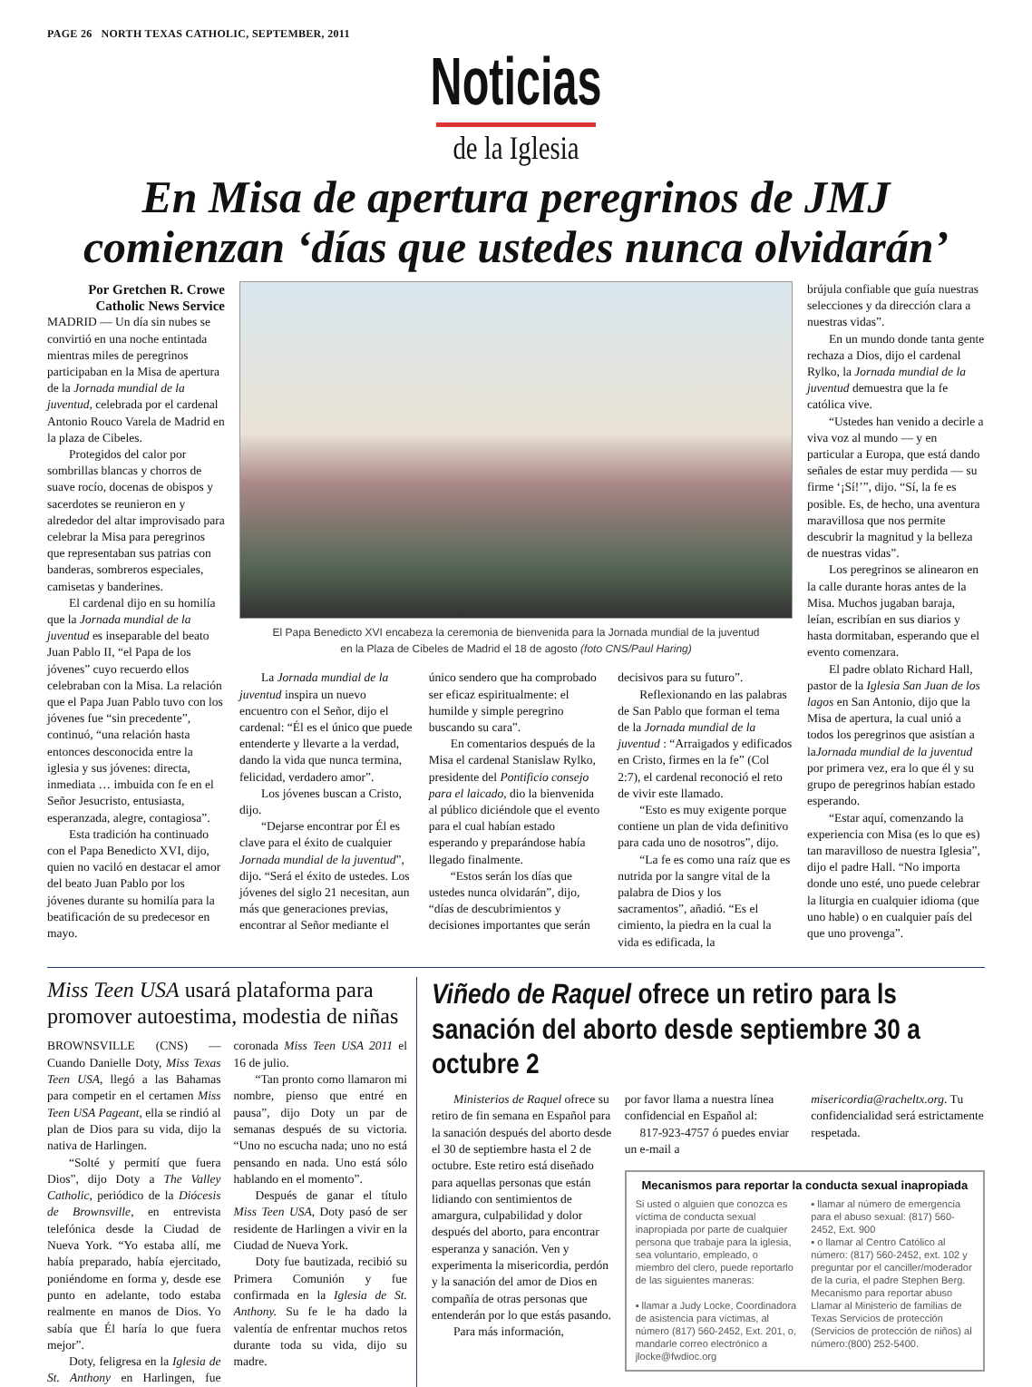PAGE 26 NORTH TEXAS CATHOLIC, SEPTEMBER, 2011
Noticias
de la Iglesia
En Misa de apertura peregrinos de JMJ comienzan ‘días que ustedes nunca olvidarán’
Por Gretchen R. Crowe
Catholic News Service
MADRID — Un día sin nubes se convirtió en una noche entintada mientras miles de peregrinos participaban en la Misa de apertura de la Jornada mundial de la juventud, celebrada por el cardenal Antonio Rouco Varela de Madrid en la plaza de Cibeles.
Protegidos del calor por sombrillas blancas y chorros de suave rocío, docenas de obispos y sacerdotes se reunieron en y alrededor del altar improvisado para celebrar la Misa para peregrinos que representaban sus patrias con banderas, sombreros especiales, camisetas y banderines.
El cardenal dijo en su homilía que la Jornada mundial de la juventud es inseparable del beato Juan Pablo II, “el Papa de los jóvenes” cuyo recuerdo ellos celebraban con la Misa. La relación que el Papa Juan Pablo tuvo con los jóvenes fue “sin precedente”, continuó, “una relación hasta entonces desconocida entre la iglesia y sus jóvenes: directa, inmediata … imbuida con fe en el Señor Jesucristo, entusiasta, esperanzada, alegre, contagiosa”.
Esta tradición ha continuado con el Papa Benedicto XVI, dijo, quien no vaciló en destacar el amor del beato Juan Pablo por los jóvenes durante su homilía para la beatificación de su predecesor en mayo.
El Papa Benedicto XVI encabeza la ceremonia de bienvenida para la Jornada mundial de la juventud
en la Plaza de Cibeles de Madrid el 18 de agosto (foto CNS/Paul Haring)
La Jornada mundial de la juventud inspira un nuevo encuentro con el Señor, dijo el cardenal: “Él es el único que puede entenderte y llevarte a la verdad, dando la vida que nunca termina, felicidad, verdadero amor”.
Los jóvenes buscan a Cristo, dijo.
“Dejarse encontrar por Él es clave para el éxito de cualquier Jornada mundial de la juventud”, dijo. “Será el éxito de ustedes. Los jóvenes del siglo 21 necesitan, aun más que generaciones previas, encontrar al Señor mediante el
único sendero que ha comprobado ser eficaz espiritualmente: el humilde y simple peregrino buscando su cara”.
En comentarios después de la Misa el cardenal Stanislaw Rylko, presidente del Pontificio consejo para el laicado, dio la bienvenida al público diciéndole que el evento para el cual habían estado esperando y preparándose había llegado finalmente.
“Estos serán los días que ustedes nunca olvidarán”, dijo, “días de descubrimientos y decisiones importantes que serán
decisivos para su futuro”.
Reflexionando en las palabras de San Pablo que forman el tema de la Jornada mundial de la juventud : “Arraigados y edificados en Cristo, firmes en la fe” (Col 2:7), el cardenal reconoció el reto de vivir este llamado.
“Esto es muy exigente porque contiene un plan de vida definitivo para cada uno de nosotros”, dijo.
“La fe es como una raíz que es nutrida por la sangre vital de la palabra de Dios y los sacramentos”, añadió. “Es el cimiento, la piedra en la cual la vida es edificada, la
brújula confiable que guía nuestras selecciones y da dirección clara a nuestras vidas”.
En un mundo donde tanta gente rechaza a Dios, dijo el cardenal Rylko, la Jornada mundial de la juventud demuestra que la fe católica vive.
“Ustedes han venido a decirle a viva voz al mundo — y en particular a Europa, que está dando señales de estar muy perdida — su firme ‘¡Sí!’”, dijo. “Sí, la fe es posible. Es, de hecho, una aventura maravillosa que nos permite descubrir la magnitud y la belleza de nuestras vidas”.
Los peregrinos se alinearon en la calle durante horas antes de la Misa. Muchos jugaban baraja, leían, escribían en sus diarios y hasta dormitaban, esperando que el evento comenzara.
El padre oblato Richard Hall, pastor de la Iglesia San Juan de los lagos en San Antonio, dijo que la Misa de apertura, la cual unió a todos los peregrinos que asistían a laJornada mundial de la juventud por primera vez, era lo que él y su grupo de peregrinos habían estado esperando.
“Estar aquí, comenzando la experiencia con Misa (es lo que es) tan maravilloso de nuestra Iglesia”, dijo el padre Hall. “No importa donde uno esté, uno puede celebrar la liturgia en cualquier idioma (que uno hable) o en cualquier país del que uno provenga”.
Miss Teen USA usará plataforma para promover autoestima, modestia de niñas
BROWNSVILLE (CNS) — Cuando Danielle Doty, Miss Texas Teen USA, llegó a las Bahamas para competir en el certamen Miss Teen USA Pageant, ella se rindió al plan de Dios para su vida, dijo la nativa de Harlingen.
“Solté y permití que fuera Dios”, dijo Doty a The Valley Catholic, periódico de la Diócesis de Brownsville, en entrevista telefónica desde la Ciudad de Nueva York. “Yo estaba allí, me había preparado, había ejercitado, poniéndome en forma y, desde ese punto en adelante, todo estaba realmente en manos de Dios. Yo sabía que Él haría lo que fuera mejor”.
Doty, feligresa en la Iglesia de St. Anthony en Harlingen, fue coronada Miss Teen USA 2011 el 16 de julio.
“Tan pronto como llamaron mi nombre, pienso que entré en pausa”, dijo Doty un par de semanas después de su victoria. “Uno no escucha nada; uno no está pensando en nada. Uno está sólo hablando en el momento”.
Después de ganar el título Miss Teen USA, Doty pasó de ser residente de Harlingen a vivir en la Ciudad de Nueva York.
Doty fue bautizada, recibió su Primera Comunión y fue confirmada en la Iglesia de St. Anthony. Su fe le ha dado la valentía de enfrentar muchos retos durante toda su vida, dijo su madre.
Viñedo de Raquel ofrece un retiro para ls sanación del aborto desde septiembre 30 a octubre 2
Ministerios de Raquel ofrece su retiro de fin semana en Español para la sanación después del aborto desde el 30 de septiembre hasta el 2 de octubre. Este retiro está diseñado para aquellas personas que están lidiando con sentimientos de amargura, culpabilidad y dolor después del aborto, para encontrar esperanza y sanación. Ven y experimenta la misericordia, perdón y la sanación del amor de Dios en compañía de otras personas que entenderán por lo que estás pasando.
Para más información,
por favor llama a nuestra línea confidencial en Español al:
817-923-4757 ó puedes enviar un e-mail a misericordia@racheltx.org. Tu confidencialidad será estrictamente respetada.
Mecanismos para reportar la conducta sexual inapropiada
Si usted o alguien que conozca es víctima de conducta sexual inapropiada por parte de cualquier persona que trabaje para la iglesia, sea voluntario, empleado, o miembro del clero, puede reportarlo de las siguientes maneras:
▪ llamar a Judy Locke, Coordinadora de asistencia para víctimas, al número (817) 560-2452, Ext. 201, o, mandarle correo electrónico a jlocke@fwdioc.org
▪ llamar al número de emergencia para el abuso sexual: (817) 560-2452, Ext. 900
▪ o llamar al Centro Católico al número: (817) 560-2452, ext. 102 y preguntar por el canciller/moderador de la curia, el padre Stephen Berg.
Mecanismo para reportar abuso
Llamar al Ministerio de familias de Texas Servicios de protección (Servicios de protección de niños) al número:(800) 252-5400.